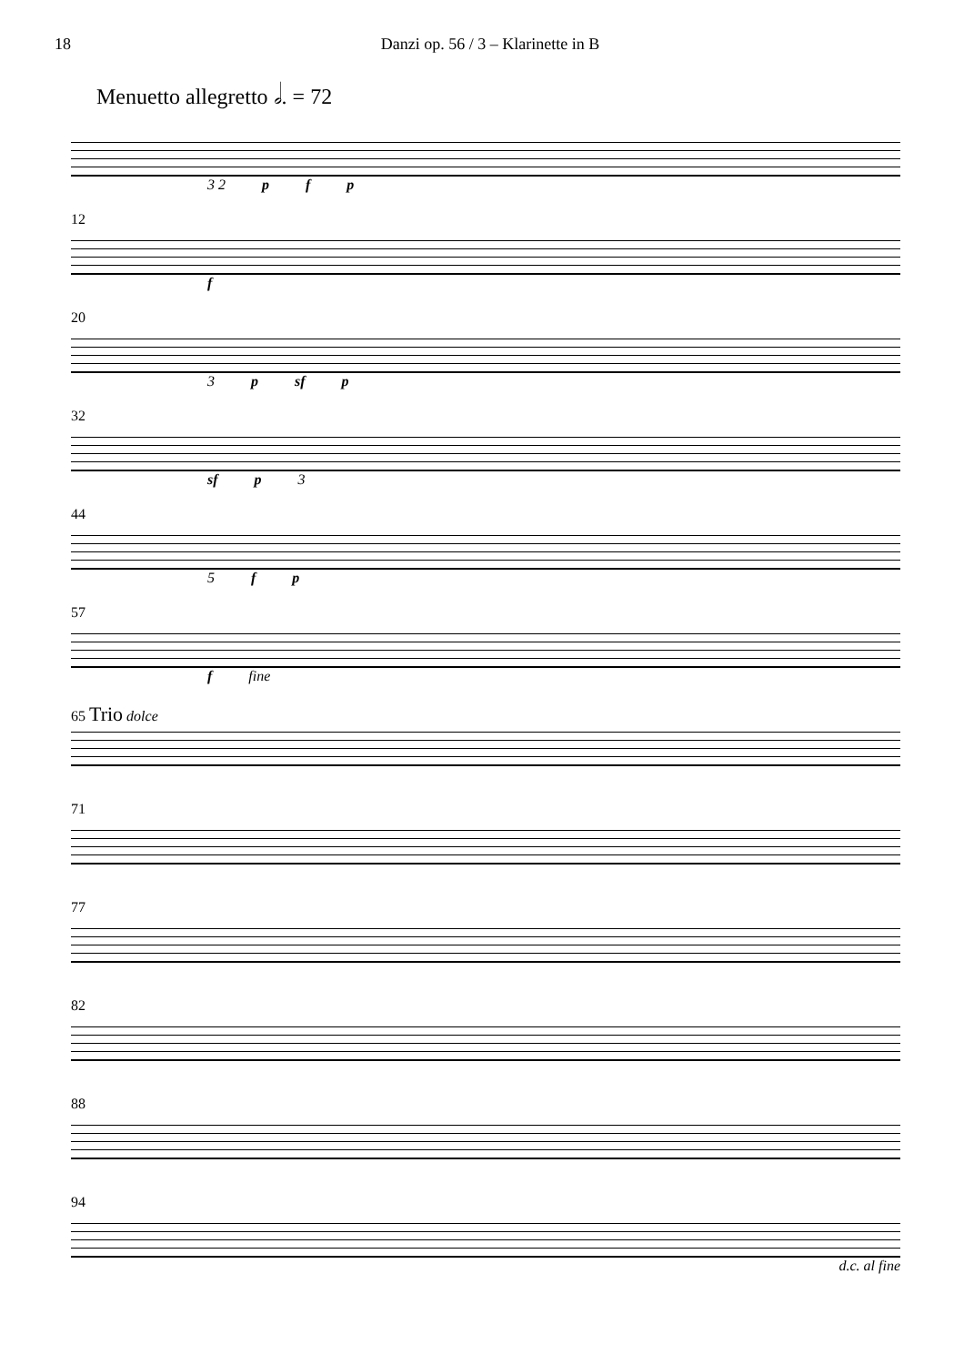18 Danzi op. 56 / 3 – Klarinette in B
Menuetto allegretto 𝅗𝅥. = 72
3 2 p f p
12
f
20
3 p sf p
32
sf p 3
44
5 f p
57
f fine
65 Trio dolce
71
77
82
88
94
d.c. al fine